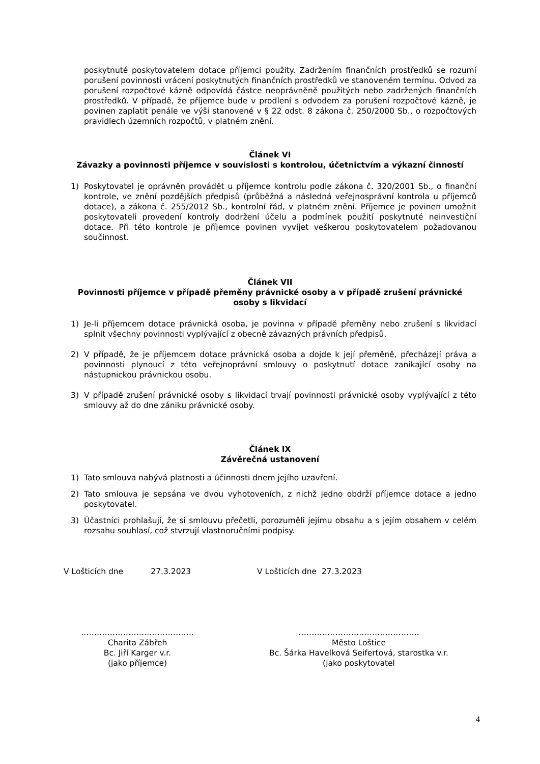poskytnuté poskytovatelem dotace příjemci použity. Zadržením finančních prostředků se rozumí porušení povinnosti vrácení poskytnutých finančních prostředků ve stanoveném termínu. Odvod za porušení rozpočtové kázně odpovídá částce neoprávněně použitých nebo zadržených finančních prostředků. V případě, že příjemce bude v prodlení s odvodem za porušení rozpočtové kázně, je povinen zaplatit penále ve výši stanovené v § 22 odst. 8 zákona č. 250/2000 Sb., o rozpočtových pravidlech územních rozpočtů, v platném znění.
Článek VI
Závazky a povinnosti příjemce v souvislosti s kontrolou, účetnictvím a výkazní činností
1) Poskytovatel je oprávněn provádět u příjemce kontrolu podle zákona č. 320/2001 Sb., o finanční kontrole, ve znění pozdějších předpisů (průběžná a následná veřejnosprávní kontrola u příjemců dotace), a zákona č. 255/2012 Sb., kontrolní řád, v platném znění. Příjemce je povinen umožnit poskytovateli provedení kontroly dodržení účelu a podmínek použití poskytnuté neinvestiční dotace. Při této kontrole je příjemce povinen vyvíjet veškerou poskytovatelem požadovanou součinnost.
Článek VII
Povinnosti příjemce v případě přeměny právnické osoby a v případě zrušení právnické osoby s likvidací
1) Je-li příjemcem dotace právnická osoba, je povinna v případě přeměny nebo zrušení s likvidací splnit všechny povinnosti vyplývající z obecně závazných právních předpisů.
2) V případě, že je příjemcem dotace právnická osoba a dojde k její přeměně, přecházejí práva a povinnosti plynoucí z této veřejnoprávní smlouvy o poskytnutí dotace zanikající osoby na nástupnickou právnickou osobu.
3) V případě zrušení právnické osoby s likvidací trvají povinnosti právnické osoby vyplývající z této smlouvy až do dne zániku právnické osoby.
Článek IX
Závěrečná ustanovení
1) Tato smlouva nabývá platnosti a účinnosti dnem jejího uzavření.
2) Tato smlouva je sepsána ve dvou vyhotoveních, z nichž jedno obdrží příjemce dotace a jedno poskytovatel.
3) Účastníci prohlašují, že si smlouvu přečetli, porozuměli jejímu obsahu a s jejím obsahem v celém rozsahu souhlasí, což stvrzují vlastnoručními podpisy.
V Lošticích dne 27.3.2023 V Lošticích dne 27.3.2023
…………………………………….
Charita Zábřeh
Bc. Jiří Karger v.r.
(jako příjemce)
……………………………………….
Město Loštice
Bc. Šárka Havelková Seifertová, starostka v.r.
(jako poskytovatel
4